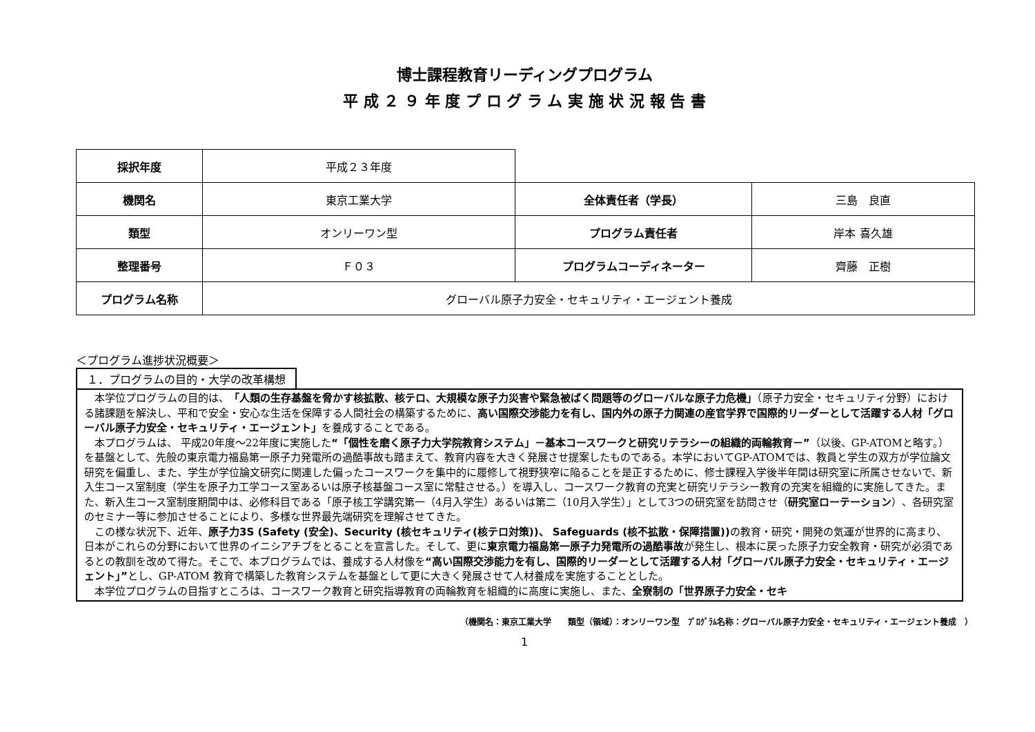博士課程教育リーディングプログラム
平 成 ２ ９ 年 度 プ ロ グ ラ ム 実 施 状 況 報 告 書
| 採択年度 | 平成２３年度 | | |
| 機関名 | 東京工業大学 | 全体責任者（学長） | 三島 良直 |
| 類型 | オンリーワン型 | プログラム責任者 | 岸本 喜久雄 |
| 整理番号 | Ｆ０３ | プログラムコーディネーター | 齊藤 正樹 |
| プログラム名称 | グローバル原子力安全・セキュリティ・エージェント養成 | | |
＜プログラム進捗状況概要＞
１．プログラムの目的・大学の改革構想
本学位プログラムの目的は、「人類の生存基盤を脅かす核拡散、核テロ、大規模な原子力災害や緊急被ばく問題等のグローバルな原子力危機」（原子力安全・セキュリティ分野）における諸課題を解決し、平和で安全・安心な生活を保障する人間社会の構築するために、高い国際交渉能力を有し、国内外の原子力関連の産官学界で国際的リーダーとして活躍する人材「グローバル原子力安全・セキュリティ・エージェント」を養成することである。
本プログラムは、 平成20年度～22年度に実施した“「個性を磨く原子力大学院教育システム」－基本コースワークと研究リテラシーの組織的両輪教育－”（以後、GP-ATOMと略す。）を基盤として、先般の東京電力福島第一原子力発電所の過酷事故も踏まえて、教育内容を大きく発展させ提案したものである。本学においてGP-ATOMでは、教員と学生の双方が学位論文研究を偏重し、また、学生が学位論文研究に関連した偏ったコースワークを集中的に履修して視野狭窄に陥ることを是正するために、修士課程入学後半年間は研究室に所属させないで、新入生コース室制度（学生を原子力工学コース室あるいは原子核基盤コース室に常駐させる。）を導入し、コースワーク教育の充実と研究リテラシー教育の充実を組織的に実施してきた。また、新入生コース室制度期間中は、必修科目である「原子核工学講究第一（4月入学生）あるいは第二（10月入学生）」として3つの研究室を訪問させ（研究室ローテーション）、各研究室のセミナー等に参加させることにより、多様な世界最先端研究を理解させてきた。
この様な状況下、近年、原子力3S (Safety (安全)、Security (核セキュリティ(核テロ対策))、 Safeguards (核不拡散・保障措置)) の教育・研究・開発の気運が世界的に高まり、日本がこれらの分野において世界のイニシアチブをとることを宣言した。そして、更に東京電力福島第一原子力発電所の過酷事故が発生し、根本に戻った原子力安全教育・研究が必須であるとの教訓を改めて得た。そこで、本プログラムでは、養成する人材像を“高い国際交渉能力を有し、国際的リーダーとして活躍する人材「グローバル原子力安全・セキュリティ・エージェント」”とし、GP-ATOM 教育で構築した教育システムを基盤として更に大きく発展させて人材養成を実施することとした。
本学位プログラムの目指すところは、コースワーク教育と研究指導教育の両輪教育を組織的に高度に実施し、また、全寮制の「世界原子力安全・セキ
（機関名：東京工業大学　　類型（領域）：オンリーワン型　ﾌﾟﾛｸﾞﾗﾑ名称：グローバル原子力安全・セキュリティ・エージェント養成　）
1